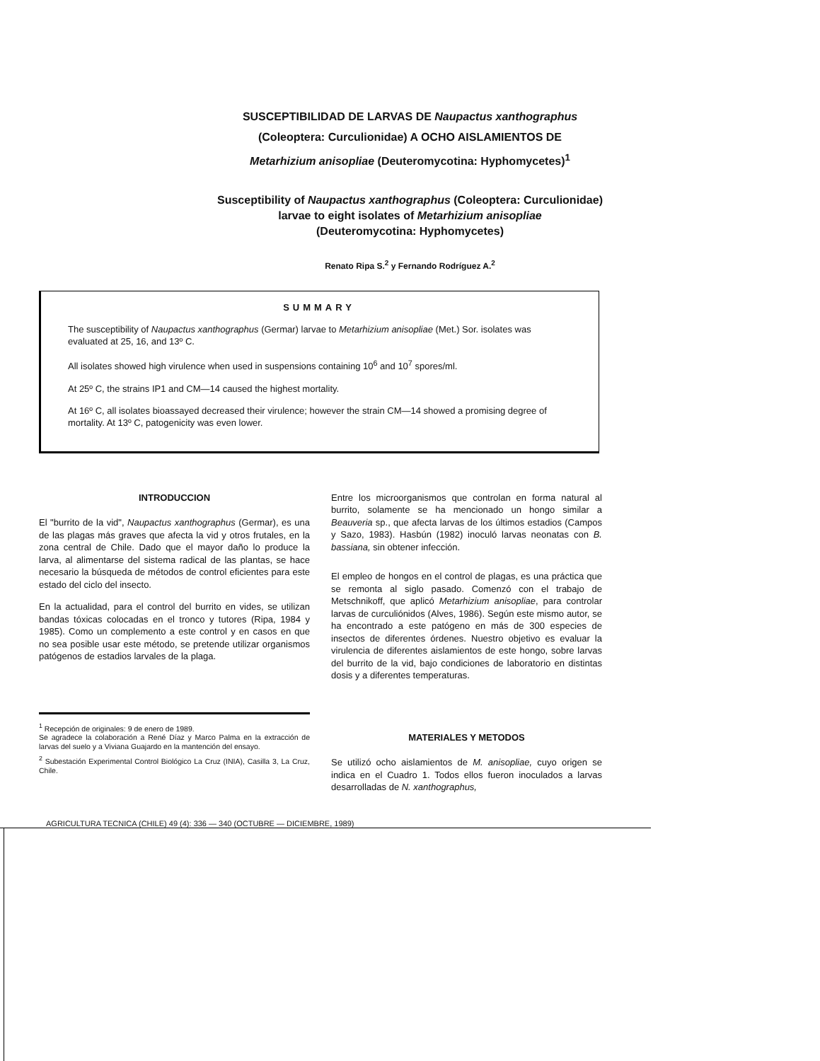SUSCEPTIBILIDAD DE LARVAS DE Naupactus xanthographus
(Coleoptera: Curculionidae) A OCHO AISLAMIENTOS DE
Metarhizium anisopliae (Deuteromycotina: Hyphomycetes)<sup>1</sup>
Susceptibility of Naupactus xanthographus (Coleoptera: Curculionidae)
larvae to eight isolates of Metarhizium anisopliae
(Deuteromycotina: Hyphomycetes)
Renato Ripa S.<sup>2</sup> y Fernando Rodríguez A.<sup>2</sup>
SUMMARY
The susceptibility of Naupactus xanthographus (Germar) larvae to Metarhizium anisopliae (Met.) Sor. isolates was evaluated at 25, 16, and 13º C.
All isolates showed high virulence when used in suspensions containing 10<sup>6</sup> and 10<sup>7</sup> spores/ml.
At 25º C, the strains IP1 and CM—14 caused the highest mortality.
At 16º C, all isolates bioassayed decreased their virulence; however the strain CM—14 showed a promising degree of mortality. At 13º C, patogenicity was even lower.
INTRODUCCION
El "burrito de la vid", Naupactus xanthographus (Germar), es una de las plagas más graves que afecta la vid y otros frutales, en la zona central de Chile. Dado que el mayor daño lo produce la larva, al alimentarse del sistema radical de las plantas, se hace necesario la búsqueda de métodos de control eficientes para este estado del ciclo del insecto.
En la actualidad, para el control del burrito en vides, se utilizan bandas tóxicas colocadas en el tronco y tutores (Ripa, 1984 y 1985). Como un complemento a este control y en casos en que no sea posible usar este método, se pretende utilizar organismos patógenos de estadios larvales de la plaga.
<sup>1</sup> Recepción de originales: 9 de enero de 1989.
Se agradece la colaboración a René Díaz y Marco Palma en la extracción de larvas del suelo y a Viviana Guajardo en la mantención del ensayo.
<sup>2</sup> Subestación Experimental Control Biológico La Cruz (INIA), Casilla 3, La Cruz, Chile.
Entre los microorganismos que controlan en forma natural al burrito, solamente se ha mencionado un hongo similar a Beauveria sp., que afecta larvas de los últimos estadios (Campos y Sazo, 1983). Hasbún (1982) inoculó larvas neonatas con B. bassiana, sin obtener infección.
El empleo de hongos en el control de plagas, es una práctica que se remonta al siglo pasado. Comenzó con el trabajo de Metschnikoff, que aplicó Metarhizium anisopliae, para controlar larvas de curculiónidos (Alves, 1986). Según este mismo autor, se ha encontrado a este patógeno en más de 300 especies de insectos de diferentes órdenes. Nuestro objetivo es evaluar la virulencia de diferentes aislamientos de este hongo, sobre larvas del burrito de la vid, bajo condiciones de laboratorio en distintas dosis y a diferentes temperaturas.
MATERIALES Y METODOS
Se utilizó ocho aislamientos de M. anisopliae, cuyo origen se indica en el Cuadro 1. Todos ellos fueron inoculados a larvas desarrolladas de N. xanthographus,
AGRICULTURA TECNICA (CHILE) 49 (4): 336 — 340 (OCTUBRE — DICIEMBRE, 1989)